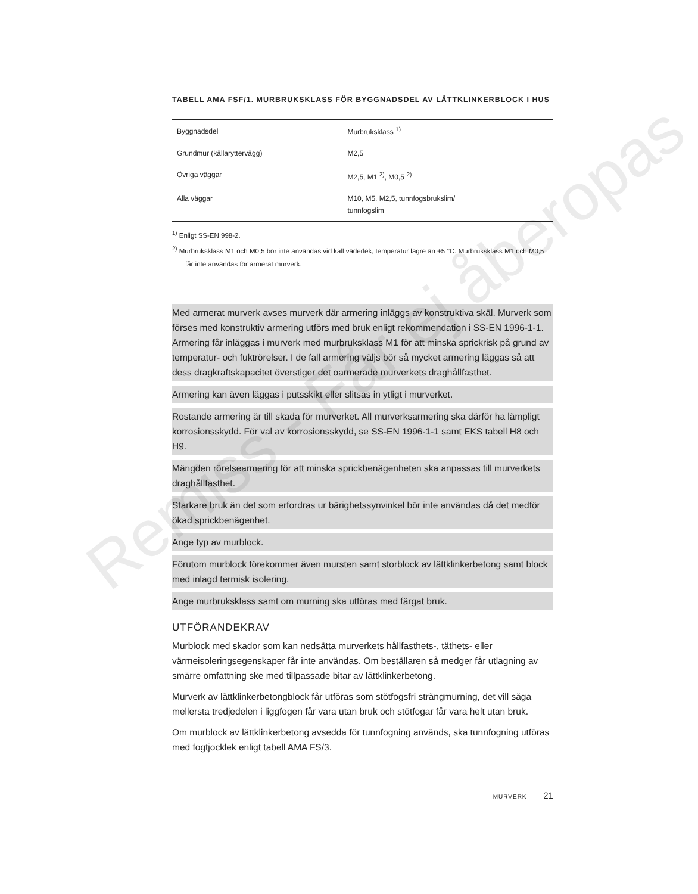TABELL AMA FSF/1. MURBRUKSKLASS FÖR BYGGNADSDEL AV LÄTTKLINKERBLOCK I HUS
| Byggnadsdel | Murbruksklass <sup>1)</sup> |
| --- | --- |
| Grundmur (källaryttervägg) | M2,5 |
| Övriga väggar | M2,5, M1 <sup>2)</sup>, M0,5 <sup>2)</sup> |
| Alla väggar | M10, M5, M2,5, tunnfogsbrukslim/ tunnfogslim |
<sup>1)</sup> Enligt SS-EN 998-2.
<sup>2)</sup> Murbruksklass M1 och M0,5 bör inte användas vid kall väderlek, temperatur lägre än +5 °C. Murbruksklass M1 och M0,5 får inte användas för armerat murverk.
Med armerat murverk avses murverk där armering inläggs av konstruktiva skäl. Murverk som förses med konstruktiv armering utförs med bruk enligt rekommendation i SS-EN 1996-1-1. Armering får inläggas i murverk med murbruksklass M1 för att minska sprickrisk på grund av temperatur- och fuktrörelser. I de fall armering väljs bör så mycket armering läggas så att dess dragkraftskapacitet överstiger det oarmerade murverkets draghållfasthet.
Armering kan även läggas i putsskikt eller slitsas in ytligt i murverket.
Rostande armering är till skada för murverket. All murverksarmering ska därför ha lämpligt korrosionsskydd. För val av korrosionsskydd, se SS-EN 1996-1-1 samt EKS tabell H8 och H9.
Mängden rörelsearmering för att minska sprickbenägenheten ska anpassas till murverkets draghållfasthet.
Starkare bruk än det som erfordras ur bärighetssynvinkel bör inte användas då det medför ökad sprickbenägenhet.
Ange typ av murblock.
Förutom murblock förekommer även mursten samt storblock av lättklinkerbetong samt block med inlagd termisk isolering.
Ange murbruksklass samt om murning ska utföras med färgat bruk.
UTFÖRANDEKRAV
Murblock med skador som kan nedsätta murverkets hållfasthets-, täthets- eller värmeisoleringsegenskaper får inte användas. Om beställaren så medger får utlagning av smärre omfattning ske med tillpassade bitar av lättklinkerbetong.
Murverk av lättklinkerbetongblock får utföras som stötfogsfri strängmurning, det vill säga mellersta tredjedelen i liggfogen får vara utan bruk och stötfogar får vara helt utan bruk.
Om murblock av lättklinkerbetong avsedda för tunnfogning används, ska tunnfogning utföras med fogtjocklek enligt tabell AMA FS/3.
MURVERK 21
Remiss - Får ej åberopas